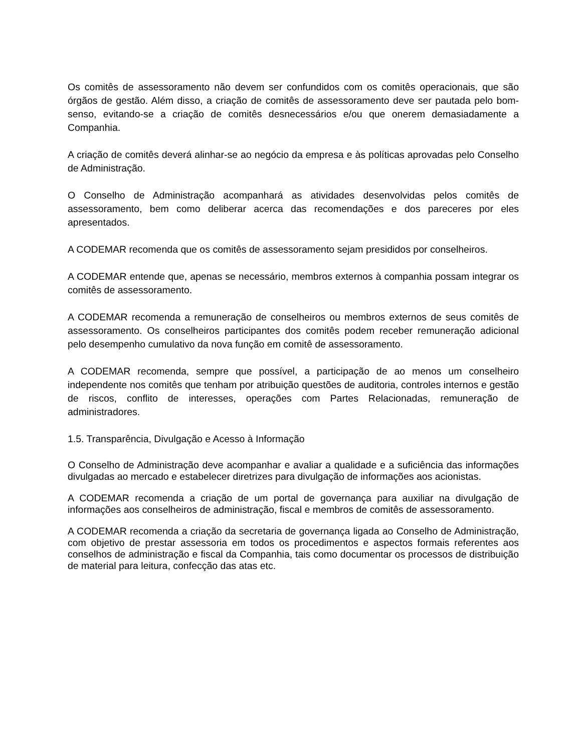Os comitês de assessoramento não devem ser confundidos com os comitês operacionais, que são órgãos de gestão. Além disso, a criação de comitês de assessoramento deve ser pautada pelo bom-senso, evitando-se a criação de comitês desnecessários e/ou que onerem demasiadamente a Companhia.
A criação de comitês deverá alinhar-se ao negócio da empresa e às políticas aprovadas pelo Conselho de Administração.
O Conselho de Administração acompanhará as atividades desenvolvidas pelos comitês de assessoramento, bem como deliberar acerca das recomendações e dos pareceres por eles apresentados.
A CODEMAR recomenda que os comitês de assessoramento sejam presididos por conselheiros.
A CODEMAR entende que, apenas se necessário, membros externos à companhia possam integrar os comitês de assessoramento.
A CODEMAR recomenda a remuneração de conselheiros ou membros externos de seus comitês de assessoramento. Os conselheiros participantes dos comitês podem receber remuneração adicional pelo desempenho cumulativo da nova função em comitê de assessoramento.
A CODEMAR recomenda, sempre que possível, a participação de ao menos um conselheiro independente nos comitês que tenham por atribuição questões de auditoria, controles internos e gestão de riscos, conflito de interesses, operações com Partes Relacionadas, remuneração de administradores.
1.5. Transparência, Divulgação e Acesso à Informação
O Conselho de Administração deve acompanhar e avaliar a qualidade e a suficiência das informações divulgadas ao mercado e estabelecer diretrizes para divulgação de informações aos acionistas.
A CODEMAR recomenda a criação de um portal de governança para auxiliar na divulgação de informações aos conselheiros de administração, fiscal e membros de comitês de assessoramento.
A CODEMAR recomenda a criação da secretaria de governança ligada ao Conselho de Administração, com objetivo de prestar assessoria em todos os procedimentos e aspectos formais referentes aos conselhos de administração e fiscal da Companhia, tais como documentar os processos de distribuição de material para leitura, confecção das atas etc.